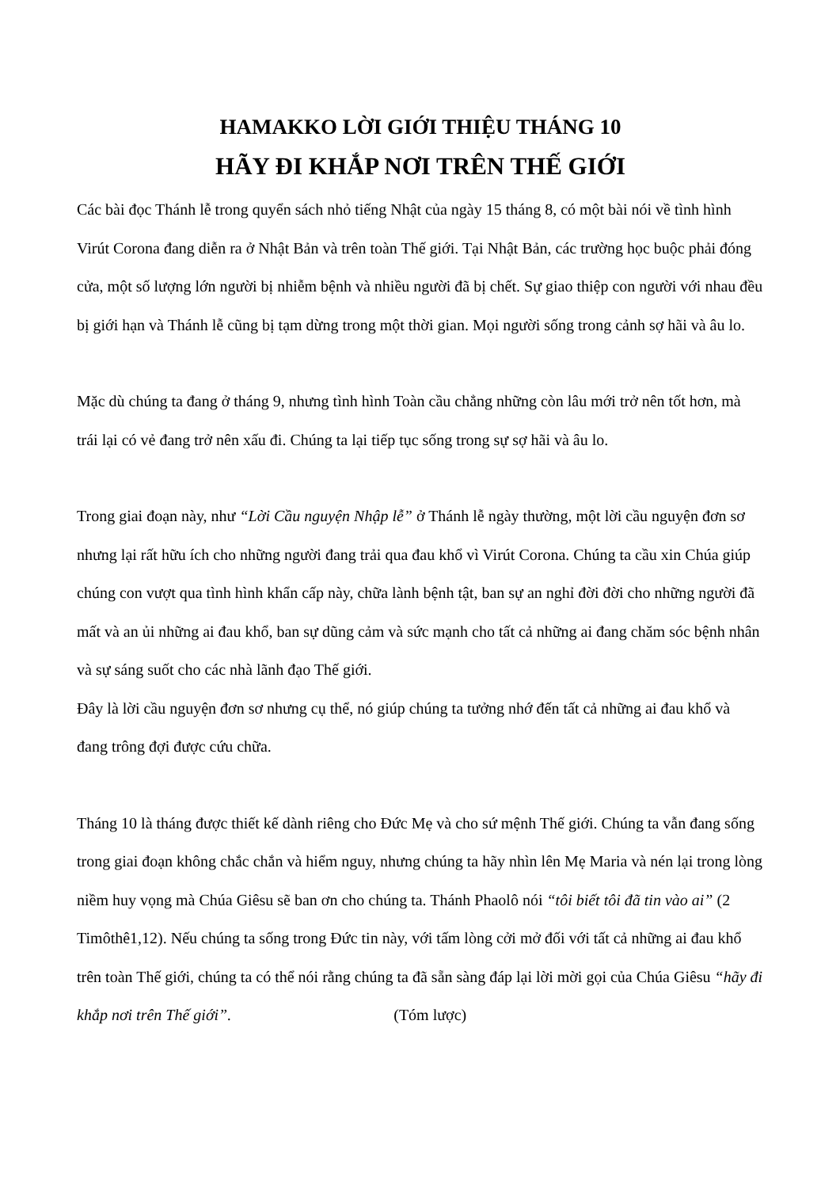HAMAKKO LỜI GIỚI THIỆU THÁNG 10
HÃY ĐI KHẮP NƠI TRÊN THẾ GIỚI
Các bài đọc Thánh lễ trong quyển sách nhỏ tiếng Nhật của ngày 15 tháng 8, có một bài nói về tình hình Virút Corona đang diễn ra ở Nhật Bản và trên toàn Thế giới. Tại Nhật Bản, các trường học buộc phải đóng cửa, một số lượng lớn người bị nhiễm bệnh và nhiều người đã bị chết. Sự giao thiệp con người với nhau đều bị giới hạn và Thánh lễ cũng bị tạm dừng trong một thời gian. Mọi người sống trong cảnh sợ hãi và âu lo.
Mặc dù chúng ta đang ở tháng 9, nhưng tình hình Toàn cầu chẳng những còn lâu mới trở nên tốt hơn, mà trái lại có vẻ đang trở nên xấu đi. Chúng ta lại tiếp tục sống trong sự sợ hãi và âu lo.
Trong giai đoạn này, như “Lời Cầu nguyện Nhập lễ” ở Thánh lễ ngày thường, một lời cầu nguyện đơn sơ nhưng lại rất hữu ích cho những người đang trải qua đau khổ vì Virút Corona. Chúng ta cầu xin Chúa giúp chúng con vượt qua tình hình khẩn cấp này, chữa lành bệnh tật, ban sự an nghỉ đời đời cho những người đã mất và an ủi những ai đau khổ, ban sự dũng cảm và sức mạnh cho tất cả những ai đang chăm sóc bệnh nhân và sự sáng suốt cho các nhà lãnh đạo Thế giới.
Đây là lời cầu nguyện đơn sơ nhưng cụ thể, nó giúp chúng ta tưởng nhớ đến tất cả những ai đau khổ và đang trông đợi được cứu chữa.
Tháng 10 là tháng được thiết kế dành riêng cho Đức Mẹ và cho sứ mệnh Thế giới. Chúng ta vẫn đang sống trong giai đoạn không chắc chắn và hiểm nguy, nhưng chúng ta hãy nhìn lên Mẹ Maria và nén lại trong lòng niềm huy vọng mà Chúa Giêsu sẽ ban ơn cho chúng ta. Thánh Phaolô nói “tôi biết tôi đã tin vào ai” (2 Timôthê1,12). Nếu chúng ta sống trong Đức tin này, với tấm lòng cởi mở đối với tất cả những ai đau khổ trên toàn Thế giới, chúng ta có thể nói rằng chúng ta đã sẵn sàng đáp lại lời mời gọi của Chúa Giêsu “hãy đi khắp nơi trên Thế giới”. (Tóm lược)